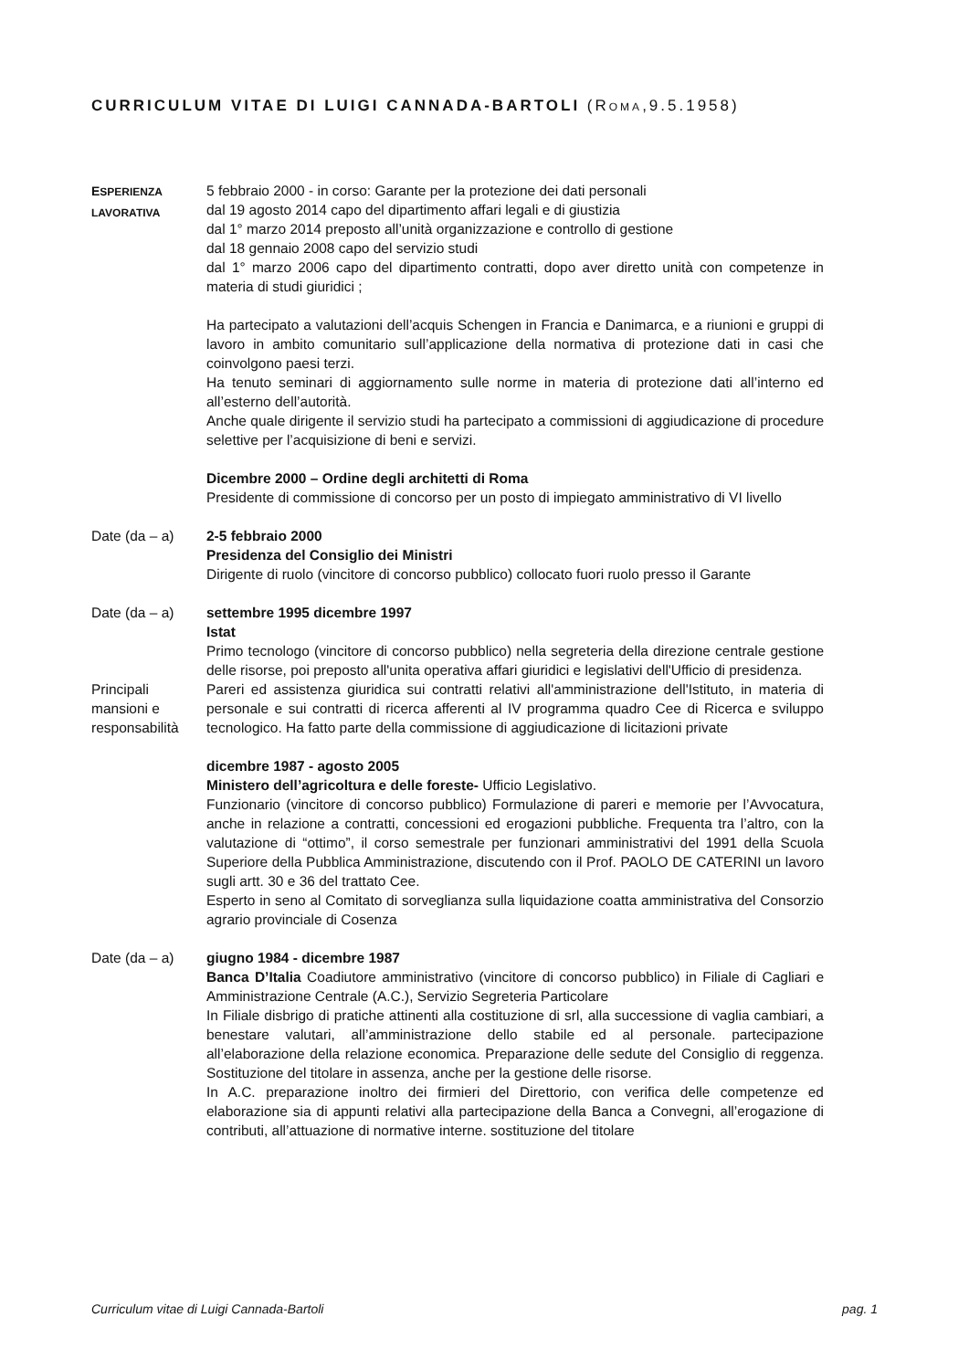CURRICULUM VITAE DI L UIGI CANNADA-B ARTOLI (ROMA,9.5.1958)
ESPERIENZA
LAVORATIVA
5 febbraio 2000 - in corso: Garante per la protezione dei dati personali
dal 19 agosto 2014 capo del dipartimento affari legali e di giustizia
dal 1° marzo 2014 preposto all’unità organizzazione e controllo di gestione
dal 18 gennaio 2008 capo del servizio studi
dal 1° marzo 2006 capo del dipartimento contratti, dopo aver diretto unità con competenze in materia di studi giuridici ;
Ha partecipato a valutazioni dell’acquis Schengen in Francia e Danimarca, e a riunioni e gruppi di lavoro in ambito comunitario sull’applicazione della normativa di protezione dati in casi che coinvolgono paesi terzi.
Ha tenuto seminari di aggiornamento sulle norme in materia di protezione dati all’interno ed all’esterno dell’autorità.
Anche quale dirigente il servizio studi ha partecipato a commissioni di aggiudicazione di procedure selettive per l’acquisizione di beni e servizi.
Dicembre 2000 – Ordine degli architetti di Roma
Presidente di commissione di concorso per un posto di impiegato amministrativo di VI livello
Date (da – a) 2-5 febbraio 2000
Presidenza del Consiglio dei Ministri
Dirigente di ruolo (vincitore di concorso pubblico) collocato fuori ruolo presso il Garante
Date (da – a) settembre 1995 dicembre 1997
Istat
Primo tecnologo (vincitore di concorso pubblico) nella segreteria della direzione centrale gestione delle risorse, poi preposto all'unita operativa affari giuridici e legislativi dell'Ufficio di presidenza.
Principali mansioni e responsabilità
Pareri ed assistenza giuridica sui contratti relativi all'amministrazione dell'Istituto, in materia di personale e sui contratti di ricerca afferenti al IV programma quadro Cee di Ricerca e sviluppo tecnologico. Ha fatto parte della commissione di aggiudicazione di licitazioni private
dicembre 1987 - agosto 2005
Ministero dell’agricoltura e delle foreste- Ufficio Legislativo.
Funzionario (vincitore di concorso pubblico) Formulazione di pareri e memorie per l’Avvocatura, anche in relazione a contratti, concessioni ed erogazioni pubbliche. Frequenta tra l’altro, con la valutazione di “ottimo”, il corso semestrale per funzionari amministrativi del 1991 della Scuola Superiore della Pubblica Amministrazione, discutendo con il Prof. PAOLO DE CATERINI un lavoro sugli artt. 30 e 36 del trattato Cee.
Esperto in seno al Comitato di sorveglianza sulla liquidazione coatta amministrativa del Consorzio agrario provinciale di Cosenza
Date (da – a) giugno 1984 - dicembre 1987
Banca D’Italia Coadiutore amministrativo (vincitore di concorso pubblico) in Filiale di Cagliari e Amministrazione Centrale (A.C.), Servizio Segreteria Particolare
In Filiale disbrigo di pratiche attinenti alla costituzione di srl, alla successione di vaglia cambiari, a benestare valutari, all’amministrazione dello stabile ed al personale. partecipazione all’elaborazione della relazione economica. Preparazione delle sedute del Consiglio di reggenza. Sostituzione del titolare in assenza, anche per la gestione delle risorse.
In A.C. preparazione inoltro dei firmieri del Direttorio, con verifica delle competenze ed elaborazione sia di appunti relativi alla partecipazione della Banca a Convegni, all’erogazione di contributi, all’attuazione di normative interne. sostituzione del titolare
Curriculum vitae di Luigi Cannada-Bartoli pag. 1